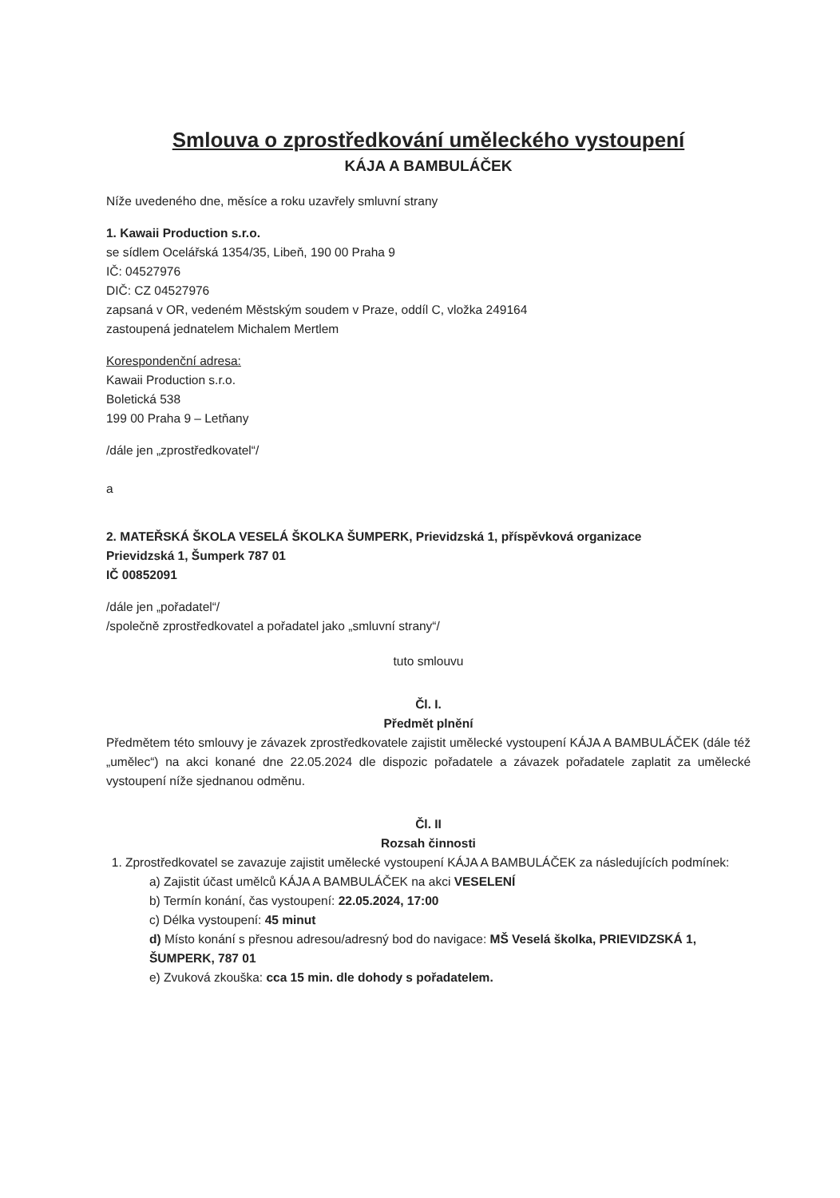Smlouva o zprostředkování uměleckého vystoupení
KÁJA A BAMBULÁČEK
Níže uvedeného dne, měsíce a roku uzavřely smluvní strany
1. Kawaii Production s.r.o.
se sídlem Ocelářská 1354/35, Libeň, 190 00 Praha 9
IČ: 04527976
DIČ: CZ 04527976
zapsaná v OR, vedeném Městským soudem v Praze, oddíl C, vložka 249164
zastoupená jednatelem Michalem Mertlem
Korespondenční adresa:
Kawaii Production s.r.o.
Boletická 538
199 00 Praha 9 – Letňany
/dále jen „zprostředkovatel“/
a
2. MATEŘSKÁ ŠKOLA VESELÁ ŠKOLKA ŠUMPERK, Prievidzská 1, příspěvková organizace
Prievidzská 1, Šumperk 787 01
IČ 00852091
/dále jen „pořadatel“/
/společně zprostředkovatel a pořadatel jako „smluvní strany“/
tuto smlouvu
Čl. I.
Předmět plnění
Předmětem této smlouvy je závazek zprostředkovatele zajistit umělecké vystoupení KÁJA A BAMBULÁČEK (dále též „umělec“) na akci konané dne 22.05.2024 dle dispozic pořadatele a závazek pořadatele zaplatit za umělecké vystoupení níže sjednanou odměnu.
Čl. II
Rozsah činnosti
1. Zprostředkovatel se zavazuje zajistit umělecké vystoupení KÁJA A BAMBULÁČEK za následujících podmínek:
a) Zajistit účast umělců KÁJA A BAMBULÁČEK na akci VESELENÍ
b) Termín konání, čas vystoupení: 22.05.2024, 17:00
c) Délka vystoupení: 45 minut
d) Místo konání s přesnou adresou/adresný bod do navigace: MŠ Veselá školka, PRIEVIDZSKÁ 1, ŠUMPERK, 787 01
e) Zvuková zkouška: cca 15 min. dle dohody s pořadatelem.